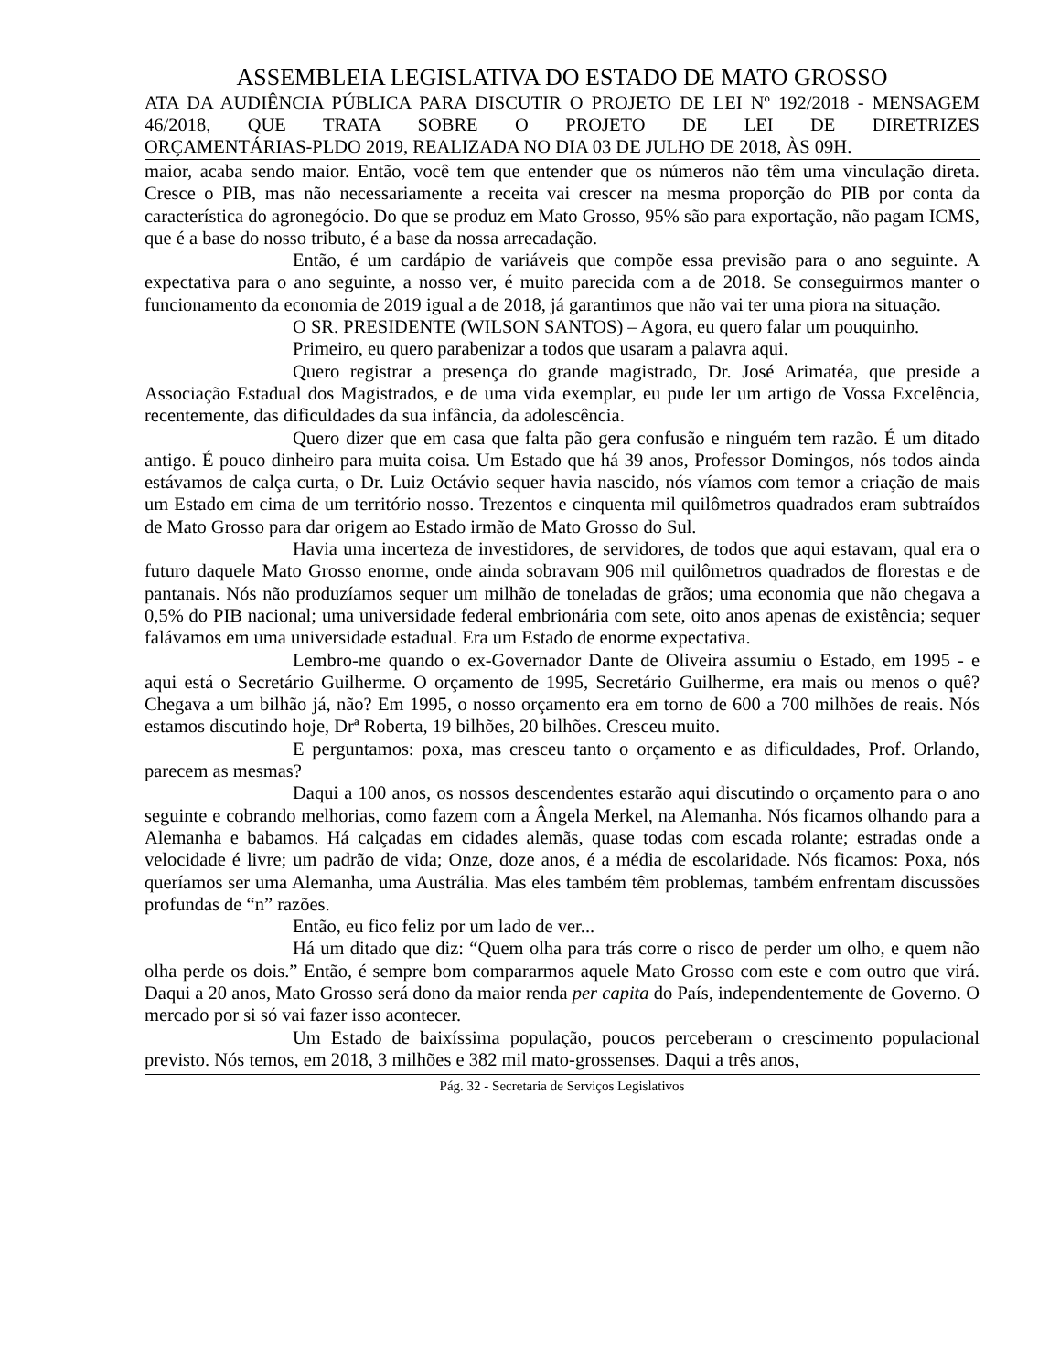ASSEMBLEIA LEGISLATIVA DO ESTADO DE MATO GROSSO
ATA DA AUDIÊNCIA PÚBLICA PARA DISCUTIR O PROJETO DE LEI Nº 192/2018 - MENSAGEM 46/2018, QUE TRATA SOBRE O PROJETO DE LEI DE DIRETRIZES
ORÇAMENTÁRIAS-PLDO 2019, REALIZADA NO DIA 03 DE JULHO DE 2018, ÀS 09H.
maior, acaba sendo maior. Então, você tem que entender que os números não têm uma vinculação direta. Cresce o PIB, mas não necessariamente a receita vai crescer na mesma proporção do PIB por conta da característica do agronegócio. Do que se produz em Mato Grosso, 95% são para exportação, não pagam ICMS, que é a base do nosso tributo, é a base da nossa arrecadação.
Então, é um cardápio de variáveis que compõe essa previsão para o ano seguinte. A expectativa para o ano seguinte, a nosso ver, é muito parecida com a de 2018. Se conseguirmos manter o funcionamento da economia de 2019 igual a de 2018, já garantimos que não vai ter uma piora na situação.
O SR. PRESIDENTE (WILSON SANTOS) – Agora, eu quero falar um pouquinho.
Primeiro, eu quero parabenizar a todos que usaram a palavra aqui.
Quero registrar a presença do grande magistrado, Dr. José Arimatéa, que preside a Associação Estadual dos Magistrados, e de uma vida exemplar, eu pude ler um artigo de Vossa Excelência, recentemente, das dificuldades da sua infância, da adolescência.
Quero dizer que em casa que falta pão gera confusão e ninguém tem razão. É um ditado antigo. É pouco dinheiro para muita coisa. Um Estado que há 39 anos, Professor Domingos, nós todos ainda estávamos de calça curta, o Dr. Luiz Octávio sequer havia nascido, nós víamos com temor a criação de mais um Estado em cima de um território nosso. Trezentos e cinquenta mil quilômetros quadrados eram subtraídos de Mato Grosso para dar origem ao Estado irmão de Mato Grosso do Sul.
Havia uma incerteza de investidores, de servidores, de todos que aqui estavam, qual era o futuro daquele Mato Grosso enorme, onde ainda sobravam 906 mil quilômetros quadrados de florestas e de pantanais. Nós não produzíamos sequer um milhão de toneladas de grãos; uma economia que não chegava a 0,5% do PIB nacional; uma universidade federal embrionária com sete, oito anos apenas de existência; sequer falávamos em uma universidade estadual. Era um Estado de enorme expectativa.
Lembro-me quando o ex-Governador Dante de Oliveira assumiu o Estado, em 1995 - e aqui está o Secretário Guilherme. O orçamento de 1995, Secretário Guilherme, era mais ou menos o quê? Chegava a um bilhão já, não? Em 1995, o nosso orçamento era em torno de 600 a 700 milhões de reais. Nós estamos discutindo hoje, Drª Roberta, 19 bilhões, 20 bilhões. Cresceu muito.
E perguntamos: poxa, mas cresceu tanto o orçamento e as dificuldades, Prof. Orlando, parecem as mesmas?
Daqui a 100 anos, os nossos descendentes estarão aqui discutindo o orçamento para o ano seguinte e cobrando melhorias, como fazem com a Ângela Merkel, na Alemanha. Nós ficamos olhando para a Alemanha e babamos. Há calçadas em cidades alemãs, quase todas com escada rolante; estradas onde a velocidade é livre; um padrão de vida; Onze, doze anos, é a média de escolaridade. Nós ficamos: Poxa, nós queríamos ser uma Alemanha, uma Austrália. Mas eles também têm problemas, também enfrentam discussões profundas de “n” razões.
Então, eu fico feliz por um lado de ver...
Há um ditado que diz: “Quem olha para trás corre o risco de perder um olho, e quem não olha perde os dois.” Então, é sempre bom compararmos aquele Mato Grosso com este e com outro que virá. Daqui a 20 anos, Mato Grosso será dono da maior renda per capita do País, independentemente de Governo. O mercado por si só vai fazer isso acontecer.
Um Estado de baixíssima população, poucos perceberam o crescimento populacional previsto. Nós temos, em 2018, 3 milhões e 382 mil mato-grossenses. Daqui a três anos,
Pág. 32 - Secretaria de Serviços Legislativos